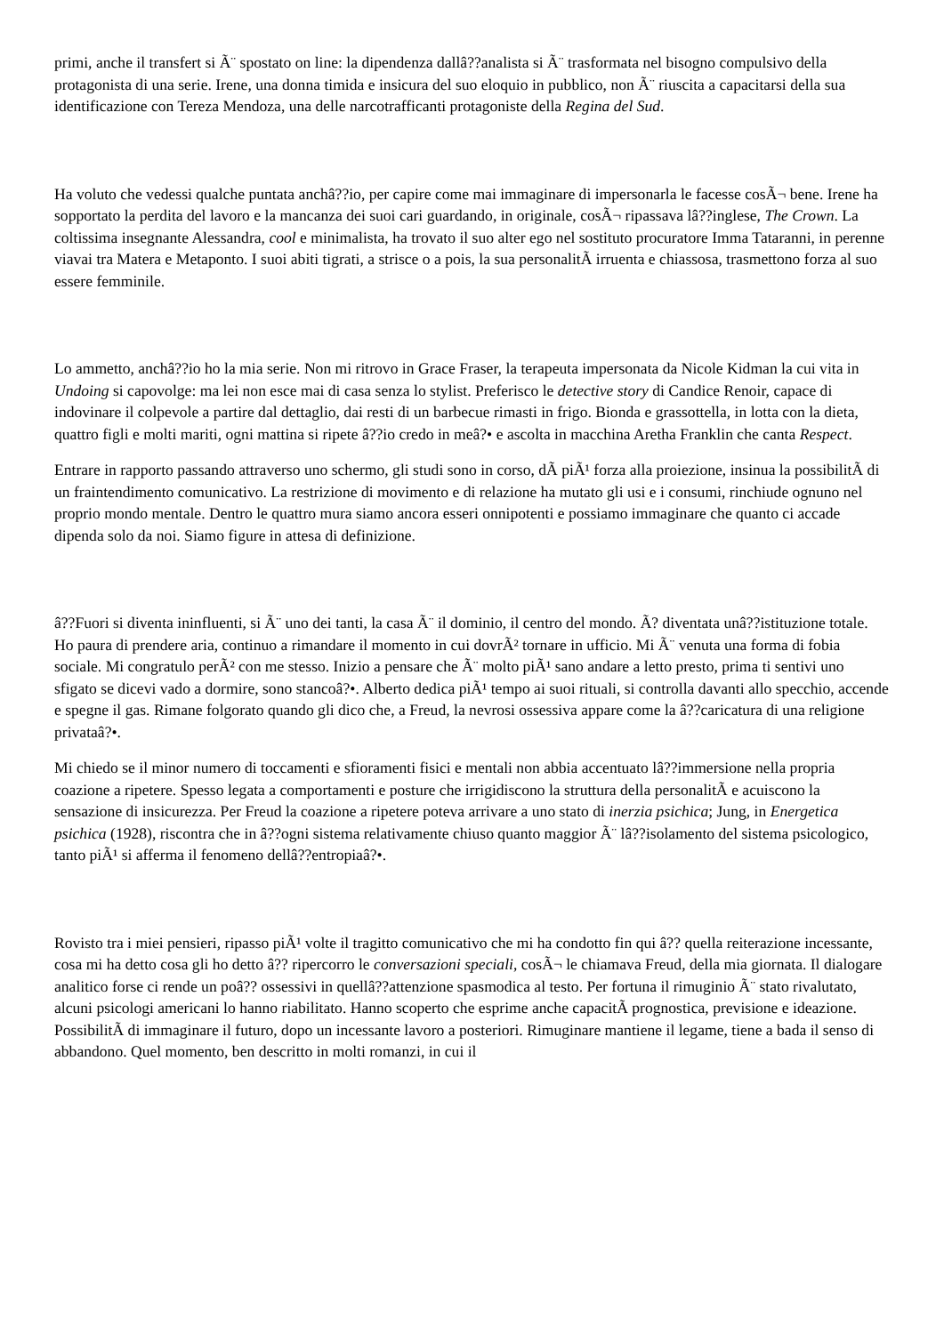primi, anche il transfert si Ã¨ spostato on line: la dipendenza dallâ??analista si Ã¨ trasformata nel bisogno compulsivo della protagonista di una serie. Irene, una donna timida e insicura del suo eloquio in pubblico, non Ã¨ riuscita a capacitarsi della sua identificazione con Tereza Mendoza, una delle narcotrafficanti protagoniste della Regina del Sud.
Ha voluto che vedessi qualche puntata anchâ??io, per capire come mai immaginare di impersonarla le facesse cosÃ¬ bene. Irene ha sopportato la perdita del lavoro e la mancanza dei suoi cari guardando, in originale, cosÃ¬ ripassava lâ??inglese, The Crown. La coltissima insegnante Alessandra, cool e minimalista, ha trovato il suo alter ego nel sostituto procuratore Imma Tataranni, in perenne viavai tra Matera e Metaponto. I suoi abiti tigrati, a strisce o a pois, la sua personalitÃ irruenta e chiassosa, trasmettono forza al suo essere femminile.
Lo ammetto, anchâ??io ho la mia serie. Non mi ritrovo in Grace Fraser, la terapeuta impersonata da Nicole Kidman la cui vita in Undoing si capovolge: ma lei non esce mai di casa senza lo stylist. Preferisco le detective story di Candice Renoir, capace di indovinare il colpevole a partire dal dettaglio, dai resti di un barbecue rimasti in frigo. Bionda e grassottella, in lotta con la dieta, quattro figli e molti mariti, ogni mattina si ripete â??io credo in meâ?• e ascolta in macchina Aretha Franklin che canta Respect.
Entrare in rapporto passando attraverso uno schermo, gli studi sono in corso, dÃ piÃ¹ forza alla proiezione, insinua la possibilitÃ di un fraintendimento comunicativo. La restrizione di movimento e di relazione ha mutato gli usi e i consumi, rinchiude ognuno nel proprio mondo mentale. Dentro le quattro mura siamo ancora esseri onnipotenti e possiamo immaginare che quanto ci accade dipenda solo da noi. Siamo figure in attesa di definizione.
â??Fuori si diventa ininfluenti, si Ã¨ uno dei tanti, la casa Ã¨ il dominio, il centro del mondo. Ã? diventata unâ??istituzione totale. Ho paura di prendere aria, continuo a rimandare il momento in cui dovrÃ² tornare in ufficio. Mi Ã¨ venuta una forma di fobia sociale. Mi congratulo perÃ² con me stesso. Inizio a pensare che Ã¨ molto piÃ¹ sano andare a letto presto, prima ti sentivi uno sfigato se dicevi vado a dormire, sono stancoâ?•. Alberto dedica piÃ¹ tempo ai suoi rituali, si controlla davanti allo specchio, accende e spegne il gas. Rimane folgorato quando gli dico che, a Freud, la nevrosi ossessiva appare come la â??caricatura di una religione privataâ?•.
Mi chiedo se il minor numero di toccamenti e sfioramenti fisici e mentali non abbia accentuato lâ??immersione nella propria coazione a ripetere. Spesso legata a comportamenti e posture che irrigidiscono la struttura della personalitÃ e acuiscono la sensazione di insicurezza. Per Freud la coazione a ripetere poteva arrivare a uno stato di inerzia psichica; Jung, in Energetica psichica (1928), riscontra che in â??ogni sistema relativamente chiuso quanto maggior Ã¨ lâ??isolamento del sistema psicologico, tanto piÃ¹ si afferma il fenomeno dellâ??entropiaâ?•.
Rovisto tra i miei pensieri, ripasso piÃ¹ volte il tragitto comunicativo che mi ha condotto fin qui â?? quella reiterazione incessante, cosa mi ha detto cosa gli ho detto â?? ripercorro le conversazioni speciali, cosÃ¬ le chiamava Freud, della mia giornata. Il dialogare analitico forse ci rende un poâ?? ossessivi in quellâ??attenzione spasmodica al testo. Per fortuna il rimuginio Ã¨ stato rivalutato, alcuni psicologi americani lo hanno riabilitato. Hanno scoperto che esprime anche capacitÃ prognostica, previsione e ideazione. PossibilitÃ di immaginare il futuro, dopo un incessante lavoro a posteriori. Rimuginare mantiene il legame, tiene a bada il senso di abbandono. Quel momento, ben descritto in molti romanzi, in cui il